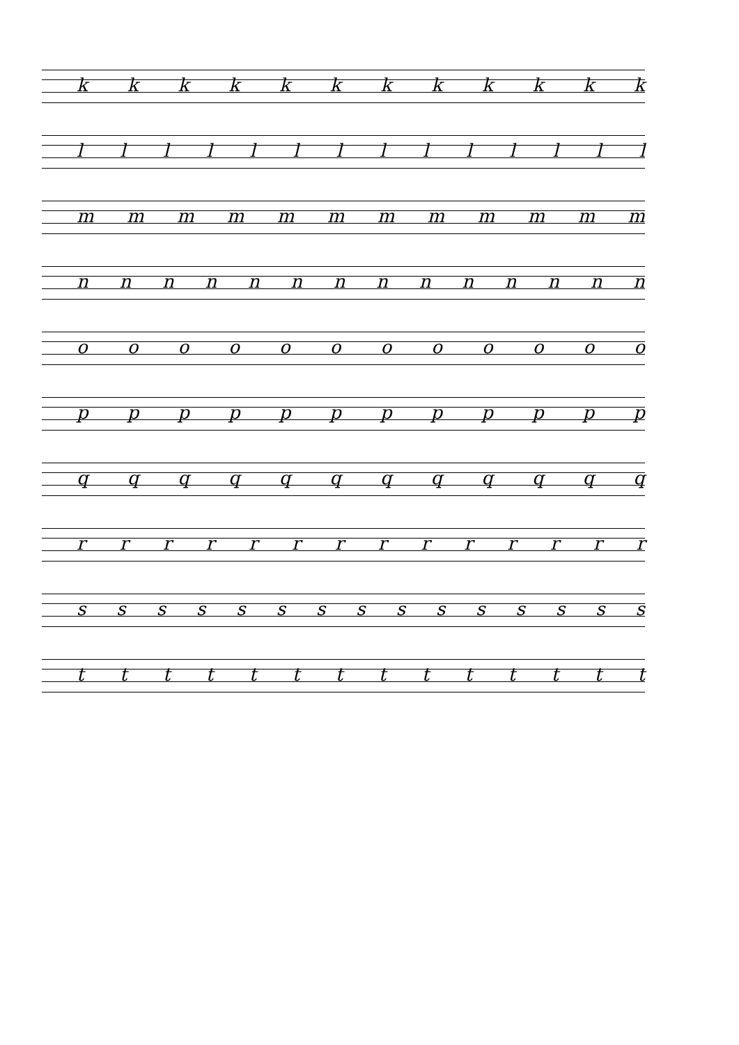k k k k k k k k k k k k
l l l l l l l l l l l l l l
m m m m m m m m m m m m
n n n n n n n n n n n n n n
o o o o o o o o o o o o
p p p p p p p p p p p p
q q q q q q q q q q q q
r r r r r r r r r r r r r r
s s s s s s s s s s s s s s s
t t t t t t t t t t t t t t